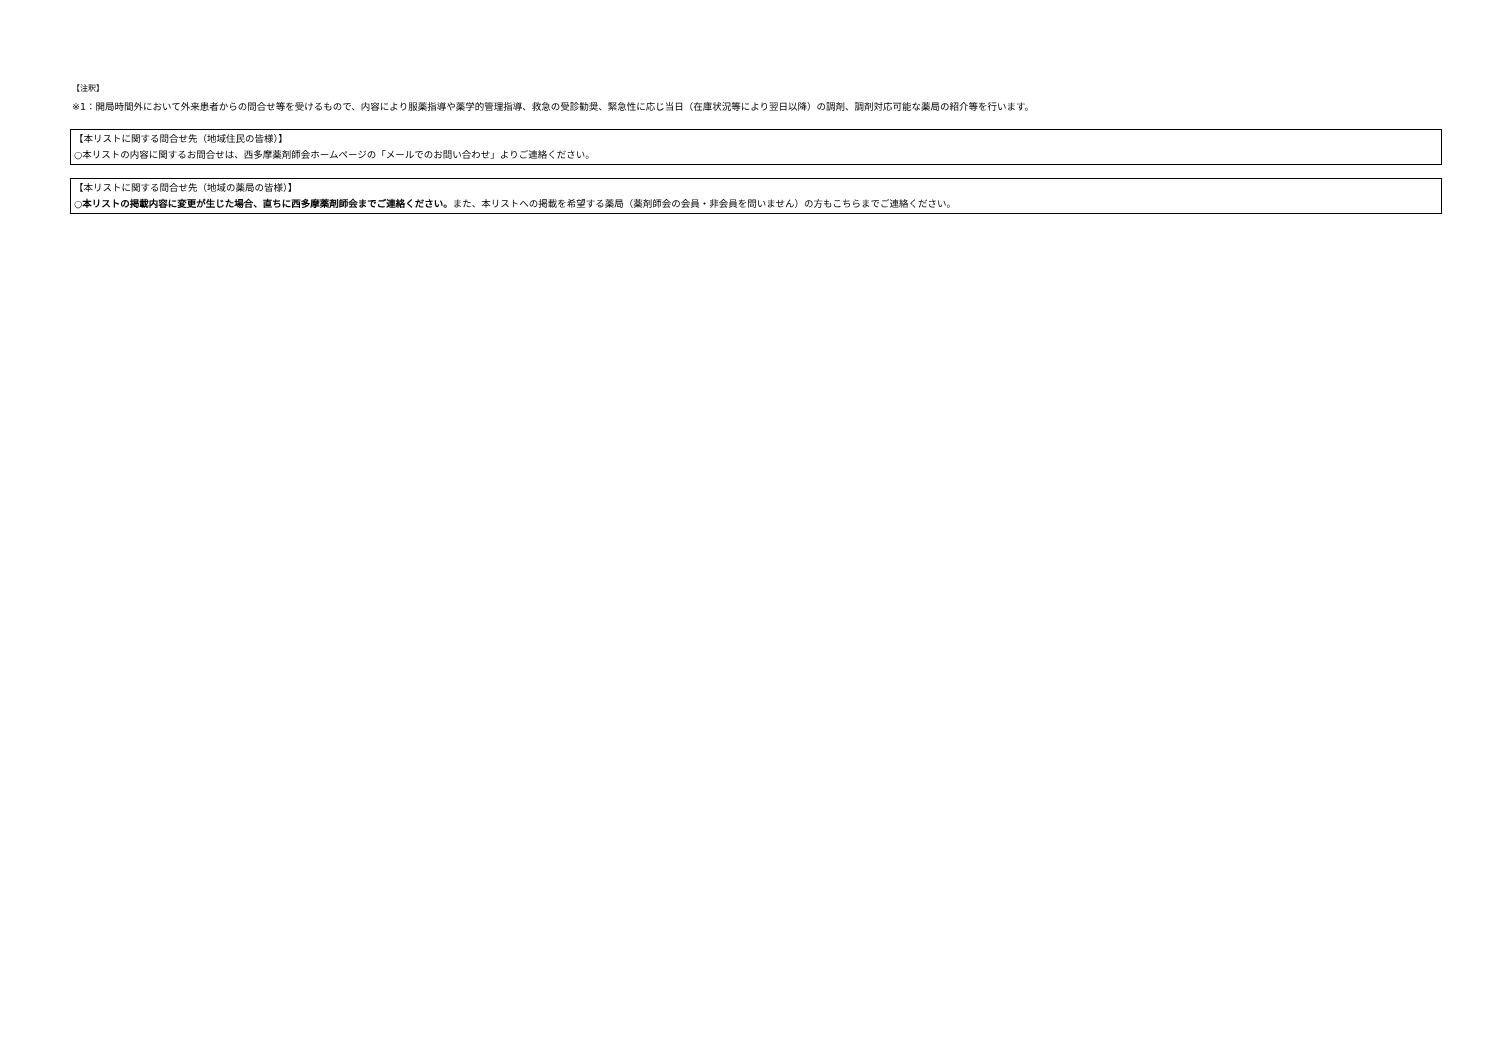【注釈】
※1：開局時間外において外来患者からの問合せ等を受けるもので、内容により服薬指導や薬学的管理指導、救急の受診勧奨、緊急性に応じ当日（在庫状況等により翌日以降）の調剤、調剤対応可能な薬局の紹介等を行います。
【本リストに関する問合せ先（地域住民の皆様）】
○本リストの内容に関するお問合せは、西多摩薬剤師会ホームページの「メールでのお問い合わせ」よりご連絡ください。
【本リストに関する問合せ先（地域の薬局の皆様）】
○本リストの掲載内容に変更が生じた場合、直ちに西多摩薬剤師会までご連絡ください。また、本リストへの掲載を希望する薬局（薬剤師会の会員・非会員を問いません）の方もこちらまでご連絡ください。